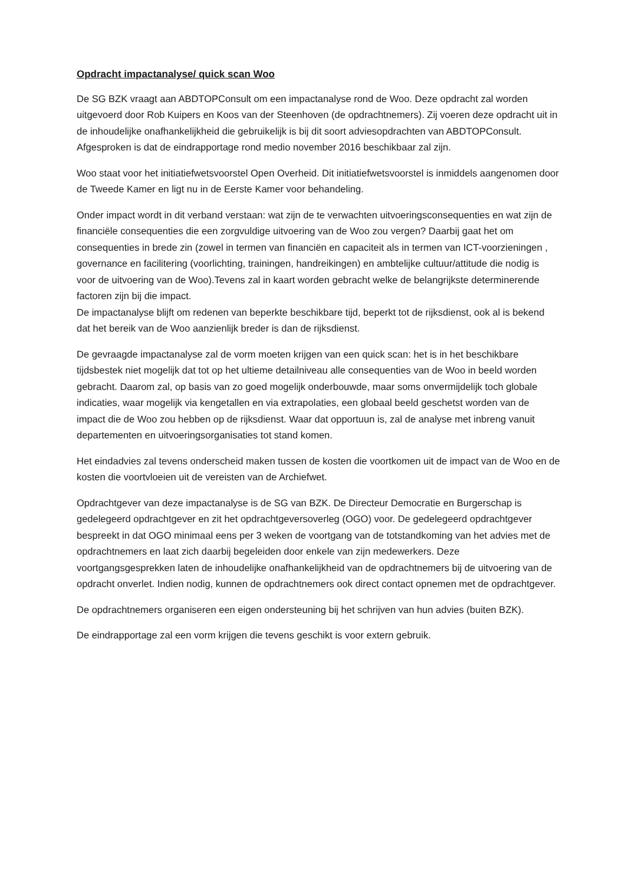Opdracht impactanalyse/ quick scan Woo
De SG BZK vraagt aan ABDTOPConsult om een impactanalyse rond de Woo. Deze opdracht zal worden uitgevoerd door Rob Kuipers en Koos van der Steenhoven (de opdrachtnemers). Zij voeren deze opdracht uit in de inhoudelijke onafhankelijkheid die gebruikelijk is bij dit soort adviesopdrachten van ABDTOPConsult. Afgesproken is dat de eindrapportage rond medio november 2016 beschikbaar zal zijn.
Woo staat voor het initiatiefwetsvoorstel Open Overheid. Dit initiatiefwetsvoorstel is inmiddels aangenomen door de Tweede Kamer en ligt nu in de Eerste Kamer voor behandeling.
Onder impact wordt in dit verband verstaan: wat zijn de te verwachten uitvoeringsconsequenties en wat zijn de financiële consequenties die een zorgvuldige uitvoering van de Woo zou vergen? Daarbij gaat het om consequenties in brede zin (zowel in termen van financiën en capaciteit als in termen van ICT-voorzieningen , governance en facilitering (voorlichting, trainingen, handreikingen) en ambtelijke cultuur/attitude die nodig is voor de uitvoering van de Woo).Tevens zal in kaart worden gebracht welke de belangrijkste determinerende factoren zijn bij die impact.
De impactanalyse blijft om redenen van beperkte beschikbare tijd, beperkt tot de rijksdienst, ook al is bekend dat het bereik van de Woo aanzienlijk breder is dan de rijksdienst.
De gevraagde impactanalyse zal de vorm moeten krijgen van een quick scan: het is in het beschikbare tijdsbestek niet mogelijk dat tot op het ultieme detailniveau alle consequenties van de Woo in beeld worden gebracht. Daarom zal, op basis van zo goed mogelijk onderbouwde, maar soms onvermijdelijk toch globale indicaties, waar mogelijk via kengetallen en via extrapolaties, een globaal beeld geschetst worden van de impact die de Woo zou hebben op de rijksdienst. Waar dat opportuun is, zal de analyse met inbreng vanuit departementen en uitvoeringsorganisaties tot stand komen.
Het eindadvies zal tevens onderscheid maken tussen de kosten die voortkomen uit de impact van de Woo en de kosten die voortvloeien uit de vereisten van de Archiefwet.
Opdrachtgever van deze impactanalyse is de SG van BZK. De Directeur Democratie en Burgerschap is gedelegeerd opdrachtgever en zit het opdrachtgeversoverleg (OGO) voor. De gedelegeerd opdrachtgever bespreekt in dat OGO minimaal eens per 3 weken de voortgang van de totstandkoming van het advies met de opdrachtnemers en laat zich daarbij begeleiden door enkele van zijn medewerkers. Deze voortgangsgesprekken laten de inhoudelijke onafhankelijkheid van de opdrachtnemers bij de uitvoering van de opdracht onverlet. Indien nodig, kunnen de opdrachtnemers ook direct contact opnemen met de opdrachtgever.
De opdrachtnemers organiseren een eigen ondersteuning bij het schrijven van hun advies (buiten BZK).
De eindrapportage zal een vorm krijgen die tevens geschikt is voor extern gebruik.